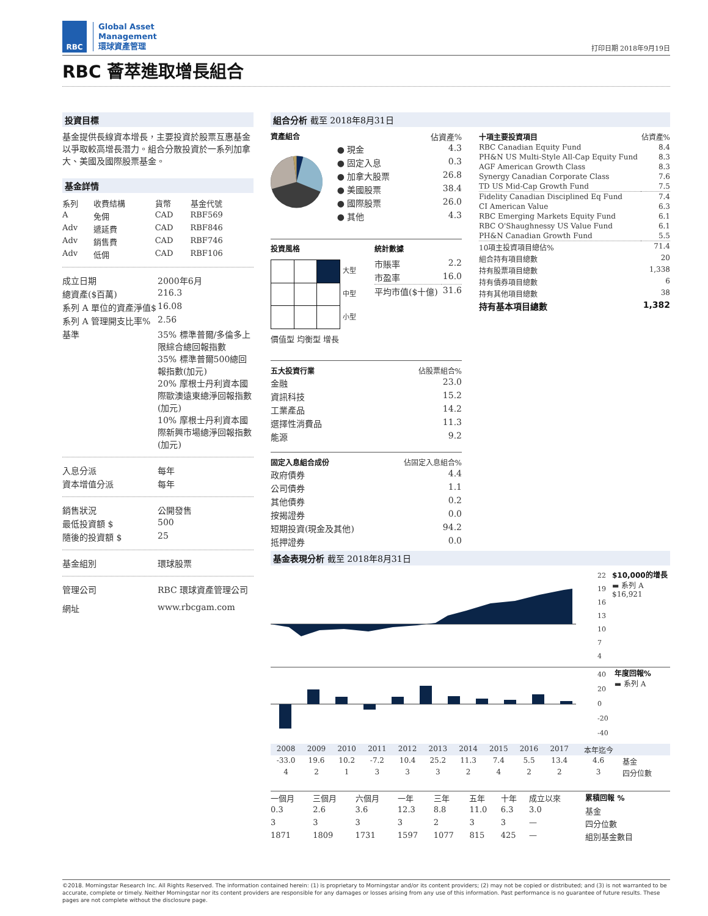RBC
Global Asset
Management
環球資產管理
打印日期 2018年9月19日
RBC 薈萃進取增長組合
投資目標
基金提供長線資本增長，主要投資於股票互惠基金以爭取較高增長潛力。組合分散投資於一系列加拿大、美國及國際股票基金。
基金詳情
| 系列 | 收費結構 | 貨幣 | 基金代號 |
| A | 免佣 | CAD | RBF569 |
| Adv | 遞延費 | CAD | RBF846 |
| Adv | 銷售費 | CAD | RBF746 |
| Adv | 低佣 | CAD | RBF106 |
| 成立日期 | 2000年6月 |
| 總資產($百萬) | 216.3 |
| 系列 A 單位的資產淨值$ | 16.08 |
| 系列 A 管理開支比率% | 2.56 |
| 基準 | 35% 標準普爾/多倫多上限綜合總回報指數 35% 標準普爾500總回報指數(加元) 20% 摩根士丹利資本國際歐澳遠東總淨回報指數(加元) 10% 摩根士丹利資本國際新興市場總淨回報指數(加元) |
| 入息分派 | 每年 |
| 資本增值分派 | 每年 |
| 銷售狀況 | 公開發售 |
| 最低投資額 $ | 500 |
| 隨後的投資額 $ | 25 |
| 基金組別 | 環球股票 |
| 管理公司 | RBC 環球資產管理公司 |
| 網址 | www.rbcgam.com |
組合分析 截至 2018年8月31日
資產組合 佔資產%
| ● 現金 | 4.3 |
| ● 固定入息 | 0.3 |
| ● 加拿大股票 | 26.8 |
| ● 美國股票 | 38.4 |
| ● 國際股票 | 26.0 |
| ● 其他 | 4.3 |
投資風格
大型
中型
小型
價值型 均衡型 增長
統計數據
| 市賬率 | 2.2 |
| 市盈率 | 16.0 |
| 平均市值($十億) | 31.6 |
| 五大投資行業 | 佔股票組合% |
| --- | --- |
| 金融 | 23.0 |
| 資訊科技 | 15.2 |
| 工業產品 | 14.2 |
| 選擇性消費品 | 11.3 |
| 能源 | 9.2 |
| 固定入息組合成份 | 佔固定入息組合% |
| --- | --- |
| 政府債券 | 4.4 |
| 公司債券 | 1.1 |
| 其他債券 | 0.2 |
| 按揭證券 | 0.0 |
| 短期投資(現金及其他) | 94.2 |
| 抵押證券 | 0.0 |
| 十項主要投資項目 | 佔資產% |
| --- | --- |
| RBC Canadian Equity Fund | 8.4 |
| PH&N US Multi-Style All-Cap Equity Fund | 8.3 |
| AGF American Growth Class | 8.3 |
| Synergy Canadian Corporate Class | 7.6 |
| TD US Mid-Cap Growth Fund | 7.5 |
| Fidelity Canadian Disciplined Eq Fund | 7.4 |
| CI American Value | 6.3 |
| RBC Emerging Markets Equity Fund | 6.1 |
| RBC O'Shaughnessy US Value Fund | 6.1 |
| PH&N Canadian Growth Fund | 5.5 |
| 10項主投資項目總佔% | 71.4 |
| 組合持有項目總數 | 20 |
| 持有股票項目總數 | 1,338 |
| 持有債券項目總數 | 6 |
| 持有其他項目總數 | 38 |
| 持有基本項目總數 | 1,382 |
基金表現分析 截至 2018年8月31日
22
19
16
13
10
7
4
$10,000的增長
▬ 系列 A
$16,921
40
20
0
-20
-40
年度回報%
▬ 系列 A
| 2008 | 2009 | 2010 | 2011 | 2012 | 2013 | 2014 | 2015 | 2016 | 2017 | 本年迄今 | |
| -33.0 | 19.6 | 10.2 | -7.2 | 10.4 | 25.2 | 11.3 | 7.4 | 5.5 | 13.4 | 4.6 | 基金 |
| 4 | 2 | 1 | 3 | 3 | 3 | 2 | 4 | 2 | 2 | 3 | 四分位數 |
| 一個月 | 三個月 | 六個月 | 一年 | 三年 | 五年 | 十年 | 成立以來 | 累積回報 % |
| 0.3 | 2.6 | 3.6 | 12.3 | 8.8 | 11.0 | 6.3 | 3.0 | 基金 |
| 3 | 3 | 3 | 3 | 2 | 3 | 3 | — | 四分位數 |
| 1871 | 1809 | 1731 | 1597 | 1077 | 815 | 425 | — | 組別基金數目 |
©2018. Morningstar Research Inc. All Rights Reserved. The information contained herein: (1) is proprietary to Morningstar and/or its content providers; (2) may not be copied or distributed; and (3) is not warranted to be accurate, complete or timely. Neither Morningstar nor its content providers are responsible for any damages or losses arising from any use of this information. Past performance is no guarantee of future results. These pages are not complete without the disclosure page.